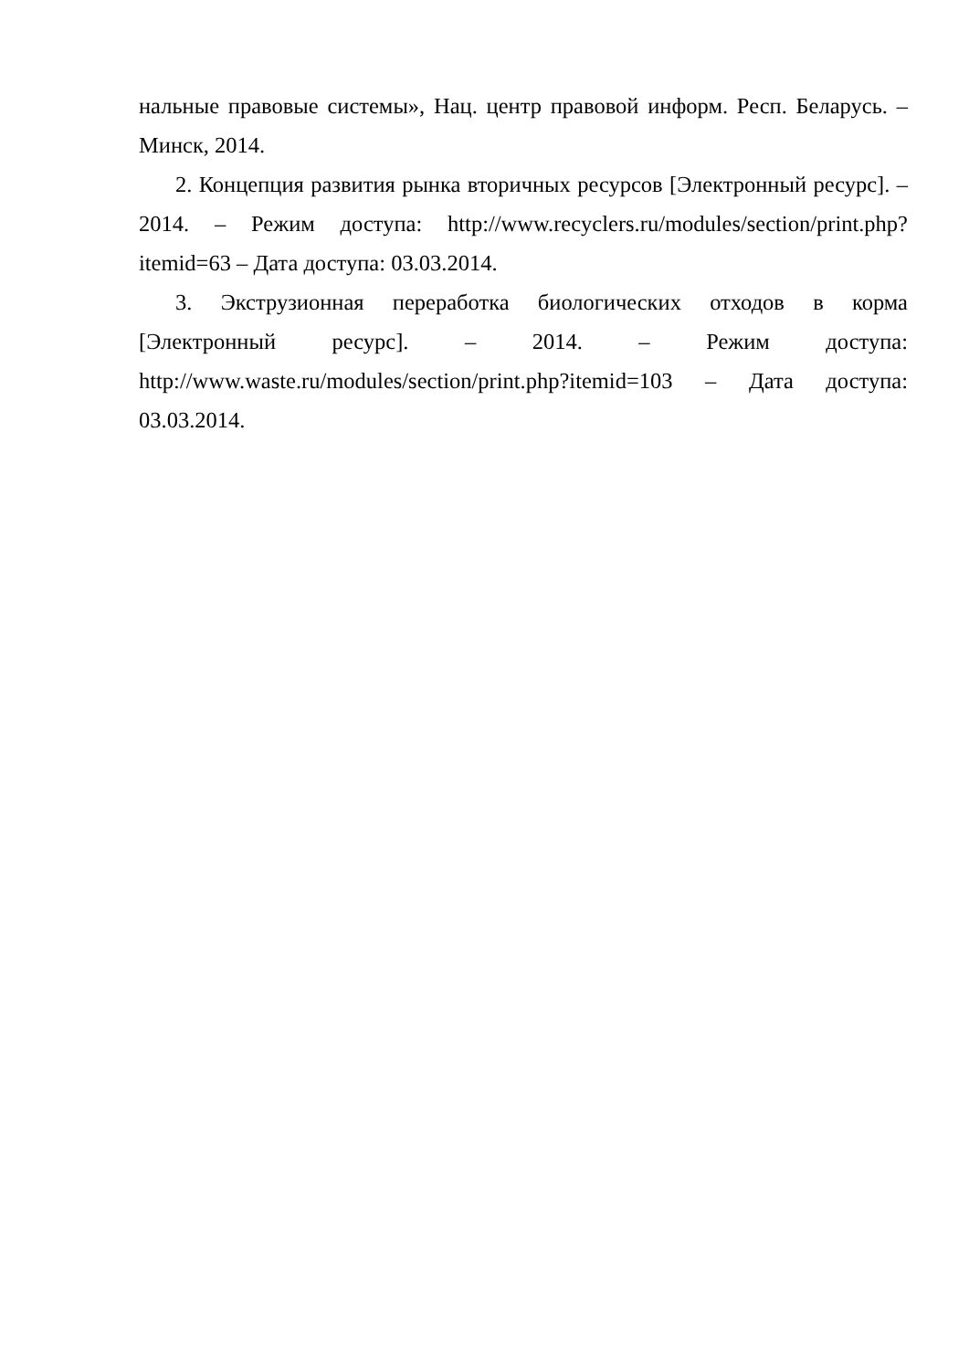нальные правовые системы», Нац. центр правовой информ. Респ. Беларусь. – Минск, 2014.
2. Концепция развития рынка вторичных ресурсов [Электронный ресурс]. – 2014. – Режим доступа: http://www.recyclers.ru/modules/section/print.php?itemid=63 – Дата доступа: 03.03.2014.
3. Экструзионная переработка биологических отходов в корма [Электронный ресурс]. – 2014. – Режим доступа: http://www.waste.ru/modules/section/print.php?itemid=103 – Дата доступа: 03.03.2014.